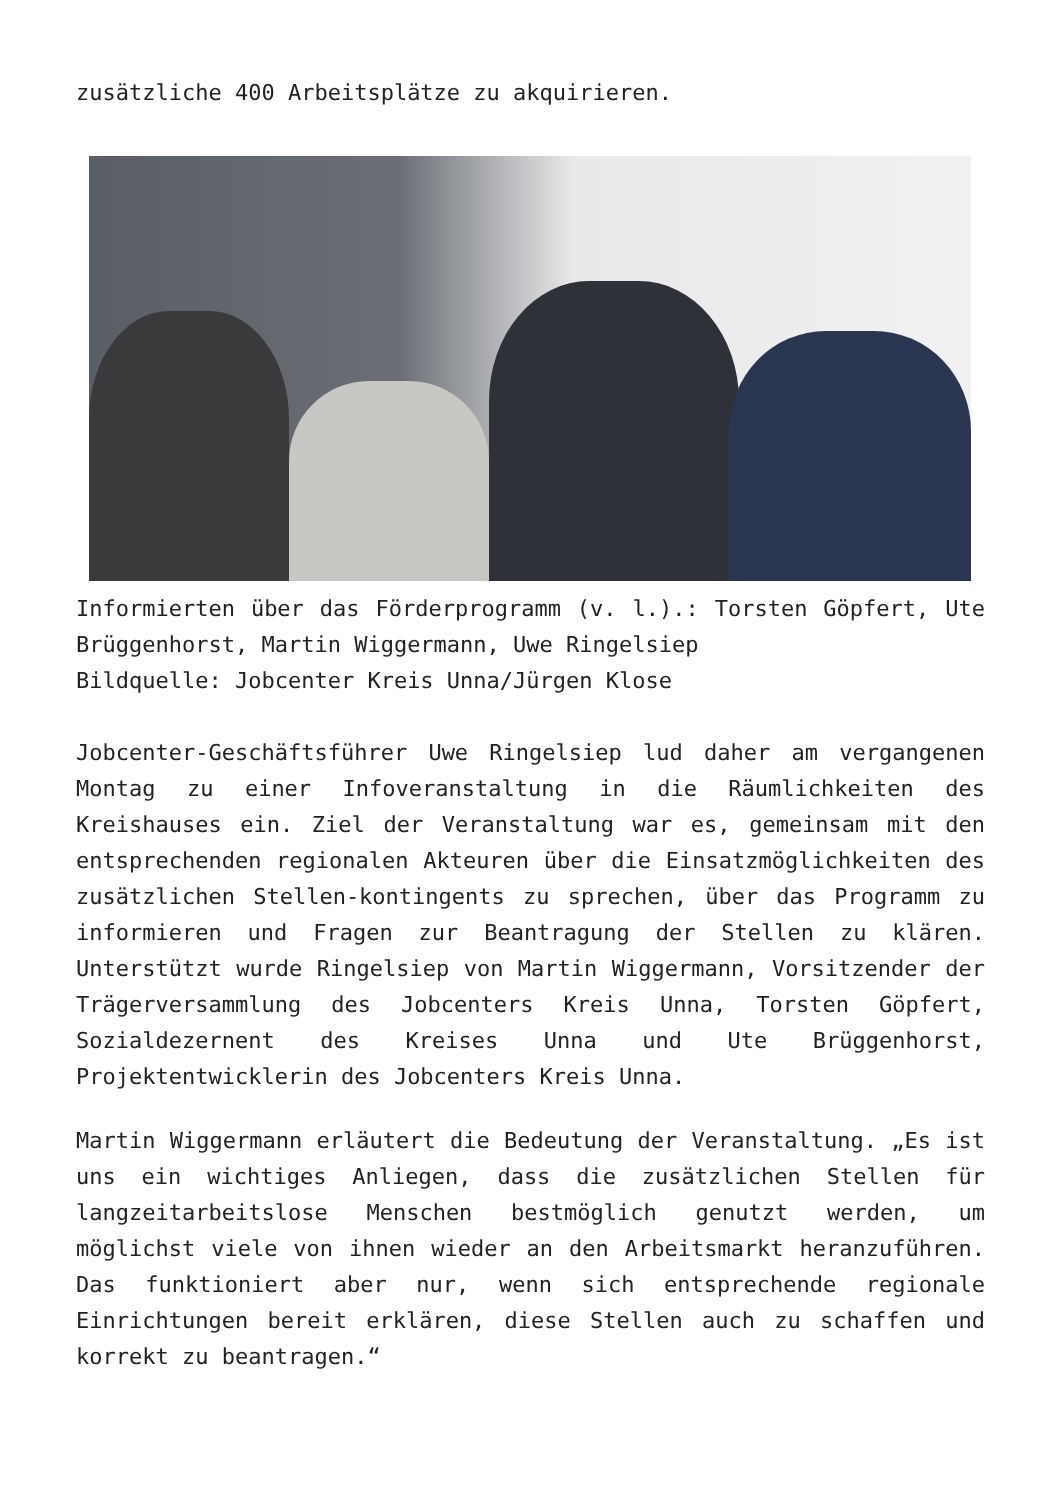zusätzliche 400 Arbeitsplätze zu akquirieren.
Informierten über das Förderprogramm (v. l.).: Torsten Göpfert, Ute Brüggenhorst, Martin Wiggermann, Uwe Ringelsiep
Bildquelle: Jobcenter Kreis Unna/Jürgen Klose
Jobcenter-Geschäftsführer Uwe Ringelsiep lud daher am vergangenen Montag zu einer Infoveranstaltung in die Räumlichkeiten des Kreishauses ein. Ziel der Veranstaltung war es, gemeinsam mit den entsprechenden regionalen Akteuren über die Einsatzmöglichkeiten des zusätzlichen Stellen-kontingents zu sprechen, über das Programm zu informieren und Fragen zur Beantragung der Stellen zu klären. Unterstützt wurde Ringelsiep von Martin Wiggermann, Vorsitzender der Trägerversammlung des Jobcenters Kreis Unna, Torsten Göpfert, Sozialdezernent des Kreises Unna und Ute Brüggenhorst, Projektentwicklerin des Jobcenters Kreis Unna.
Martin Wiggermann erläutert die Bedeutung der Veranstaltung. „Es ist uns ein wichtiges Anliegen, dass die zusätzlichen Stellen für langzeitarbeitslose Menschen bestmöglich genutzt werden, um möglichst viele von ihnen wieder an den Arbeitsmarkt heranzuführen. Das funktioniert aber nur, wenn sich entsprechende regionale Einrichtungen bereit erklären, diese Stellen auch zu schaffen und korrekt zu beantragen.“